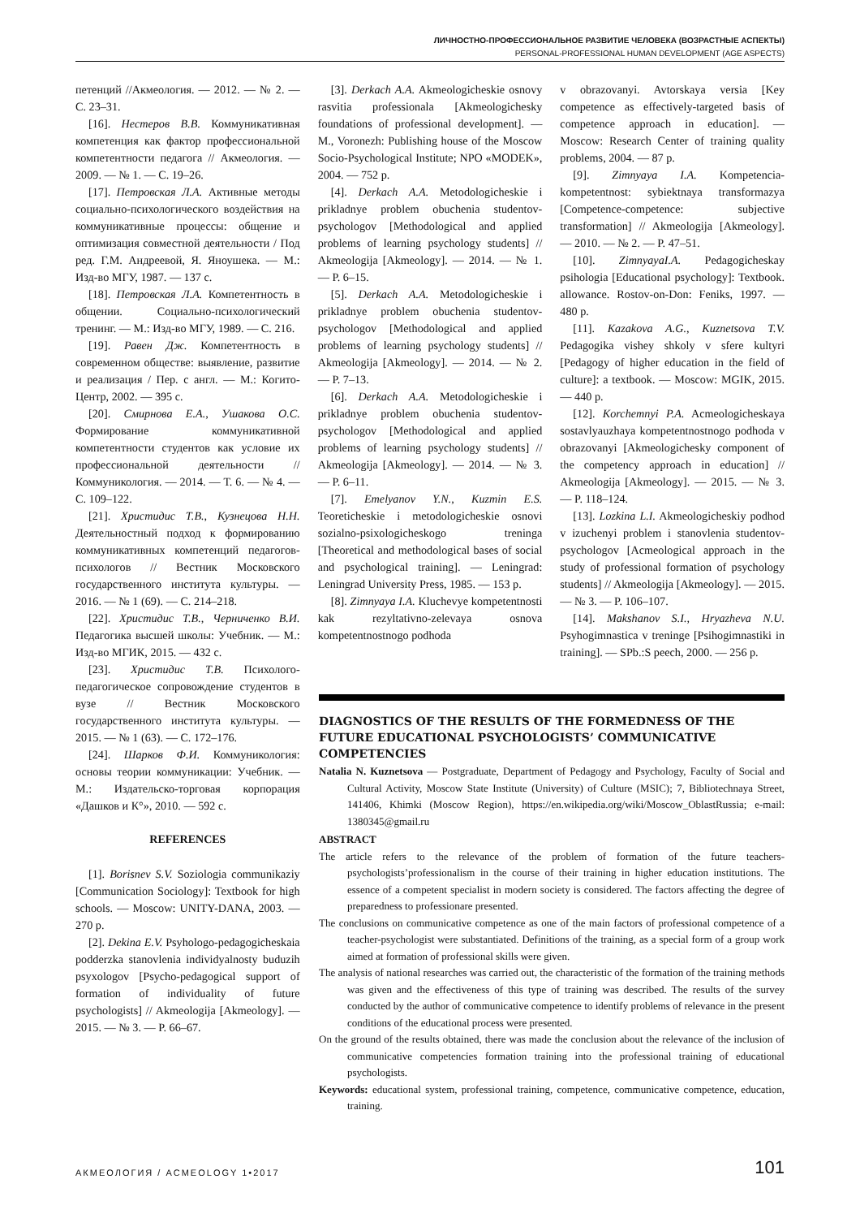ЛИЧНОСТНО-ПРОФЕССИОНАЛЬНОЕ РАЗВИТИЕ ЧЕЛОВЕКА (ВОЗРАСТНЫЕ АСПЕКТЫ)
PERSONAL-PROFESSIONAL HUMAN DEVELOPMENT (AGE ASPECTS)
петенций //Акмеология. — 2012. — № 2. — С. 23–31.
[16]. Нестеров В.В. Коммуникативная компетенция как фактор профессиональной компетентности педагога // Акмеология. — 2009. — № 1. — С. 19–26.
[17]. Петровская Л.А. Активные методы социально-психологического воздействия на коммуникативные процессы: общение и оптимизация совместной деятельности / Под ред. Г.М. Андреевой, Я. Яноушека. — М.: Изд-во МГУ, 1987. — 137 с.
[18]. Петровская Л.А. Компетентность в общении. Социально-психологический тренинг. — М.: Изд-во МГУ, 1989. — С. 216.
[19]. Равен Дж. Компетентность в современном обществе: выявление, развитие и реализация / Пер. с англ. — М.: Когито-Центр, 2002. — 395 с.
[20]. Смирнова Е.А., Ушакова О.С. Формирование коммуникативной компетентности студентов как условие их профессиональной деятельности // Коммуникология. — 2014. — Т. 6. — № 4. — С. 109–122.
[21]. Христидис Т.В., Кузнецова Н.Н. Деятельностный подход к формированию коммуникативных компетенций педагогов-психологов // Вестник Московского государственного института культуры. — 2016. — № 1 (69). — С. 214–218.
[22]. Христидис Т.В., Черниченко В.И. Педагогика высшей школы: Учебник. — М.: Изд-во МГИК, 2015. — 432 с.
[23]. Христидис Т.В. Психолого-педагогическое сопровождение студентов в вузе // Вестник Московского государственного института культуры. — 2015. — № 1 (63). — С. 172–176.
[24]. Шарков Ф.И. Коммуникология: основы теории коммуникации: Учебник. — М.: Издательско-торговая корпорация «Дашков и К°», 2010. — 592 с.
REFERENCES
[1]. Borisnev S.V. Soziologia communikaziy [Communication Sociology]: Textbook for high schools. — Moscow: UNITY-DANA, 2003. — 270 p.
[2]. Dekina E.V. Psyhologo-pedagogicheskaia podderzka stanovlenia individyalnosty buduzih psyxologov [Psycho-pedagogical support of formation of individuality of future psychologists] // Akmeologija [Akmeology]. — 2015. — № 3. — P. 66–67.
[3]. Derkach A.A. Akmeologicheskie osnovy rasvitia professionala [Akmeologichesky foundations of professional development]. — M., Voronezh: Publishing house of the Moscow Socio-Psychological Institute; NPO «MODEK», 2004. — 752 p.
[4]. Derkach A.A. Metodologicheskie i prikladnye problem obuchenia studentov-psychologov [Methodological and applied problems of learning psychology students] // Akmeologija [Akmeology]. — 2014. — № 1. — P. 6–15.
[5]. Derkach A.A. Metodologicheskie i prikladnye problem obuchenia studentov-psychologov [Methodological and applied problems of learning psychology students] // Akmeologija [Akmeology]. — 2014. — № 2. — P. 7–13.
[6]. Derkach A.A. Metodologicheskie i prikladnye problem obuchenia studentov-psychologov [Methodological and applied problems of learning psychology students] // Akmeologija [Akmeology]. — 2014. — № 3. — P. 6–11.
[7]. Emelyanov Y.N., Kuzmin E.S. Teoreticheskie i metodologicheskie osnovi sozialno-psixologicheskogo treninga [Theoretical and methodological bases of social and psychological training]. — Leningrad: Leningrad University Press, 1985. — 153 p.
[8]. Zimnyaya I.A. Kluchevye kompetentnosti kak rezyltativno-zelevaya osnova kompetentnostnogo podhoda
v obrazovanyi. Avtorskaya versia [Key competence as effectively-targeted basis of competence approach in education]. — Moscow: Research Center of training quality problems, 2004. — 87 p.
[9]. Zimnyaya I.A. Kompetencia-kompetentnost: sybiektnaya transformazya [Competence-competence: subjective transformation] // Akmeologija [Akmeology]. — 2010. — № 2. — P. 47–51.
[10]. ZimnyayaI.A. Pedagogicheskay psihologia [Educational psychology]: Textbook. allowance. Rostov-on-Don: Feniks, 1997. — 480 p.
[11]. Kazakova A.G., Kuznetsova T.V. Pedagogika vishey shkoly v sfere kultyri [Pedagogy of higher education in the field of culture]: a textbook. — Moscow: MGIK, 2015. — 440 p.
[12]. Korchemnyi P.A. Acmeologicheskaya sostavlyauzhaya kompetentnostnogo podhoda v obrazovanyi [Akmeologichesky component of the competency approach in education] // Akmeologija [Akmeology]. — 2015. — № 3. — P. 118–124.
[13]. Lozkina L.I. Akmeologicheskiy podhod v izuchenyi problem i stanovlenia studentov-psychologov [Acmeological approach in the study of professional formation of psychology students] // Akmeologija [Akmeology]. — 2015. — № 3. — P. 106–107.
[14]. Makshanov S.I., Hryazheva N.U. Psyhogimnastica v treninge [Psihogimnastiki in training]. — SPb.:S peech, 2000. — 256 p.
DIAGNOSTICS OF THE RESULTS OF THE FORMEDNESS OF THE FUTURE EDUCATIONAL PSYCHOLOGISTS’ COMMUNICATIVE COMPETENCIES
Natalia N. Kuznetsova — Postgraduate, Department of Pedagogy and Psychology, Faculty of Social and Cultural Activity, Moscow State Institute (University) of Culture (MSIC); 7, Bibliotechnaya Street, 141406, Khimki (Moscow Region), https://en.wikipedia.org/wiki/Moscow_OblastRussia; e-mail: 1380345@gmail.ru
ABSTRACT
The article refers to the relevance of the problem of formation of the future teachers-psychologists’professionalism in the course of their training in higher education institutions. The essence of a competent specialist in modern society is considered. The factors affecting the degree of preparedness to professionare presented.
The conclusions on communicative competence as one of the main factors of professional competence of a teacher-psychologist were substantiated. Definitions of the training, as a special form of a group work aimed at formation of professional skills were given.
The analysis of national researches was carried out, the characteristic of the formation of the training methods was given and the effectiveness of this type of training was described. The results of the survey conducted by the author of communicative competence to identify problems of relevance in the present conditions of the educational process were presented.
On the ground of the results obtained, there was made the conclusion about the relevance of the inclusion of communicative competencies formation training into the professional training of educational psychologists.
Keywords: educational system, professional training, competence, communicative competence, education, training.
АКМЕОЛОГИЯ / ACMEOLOGY 1•2017 101